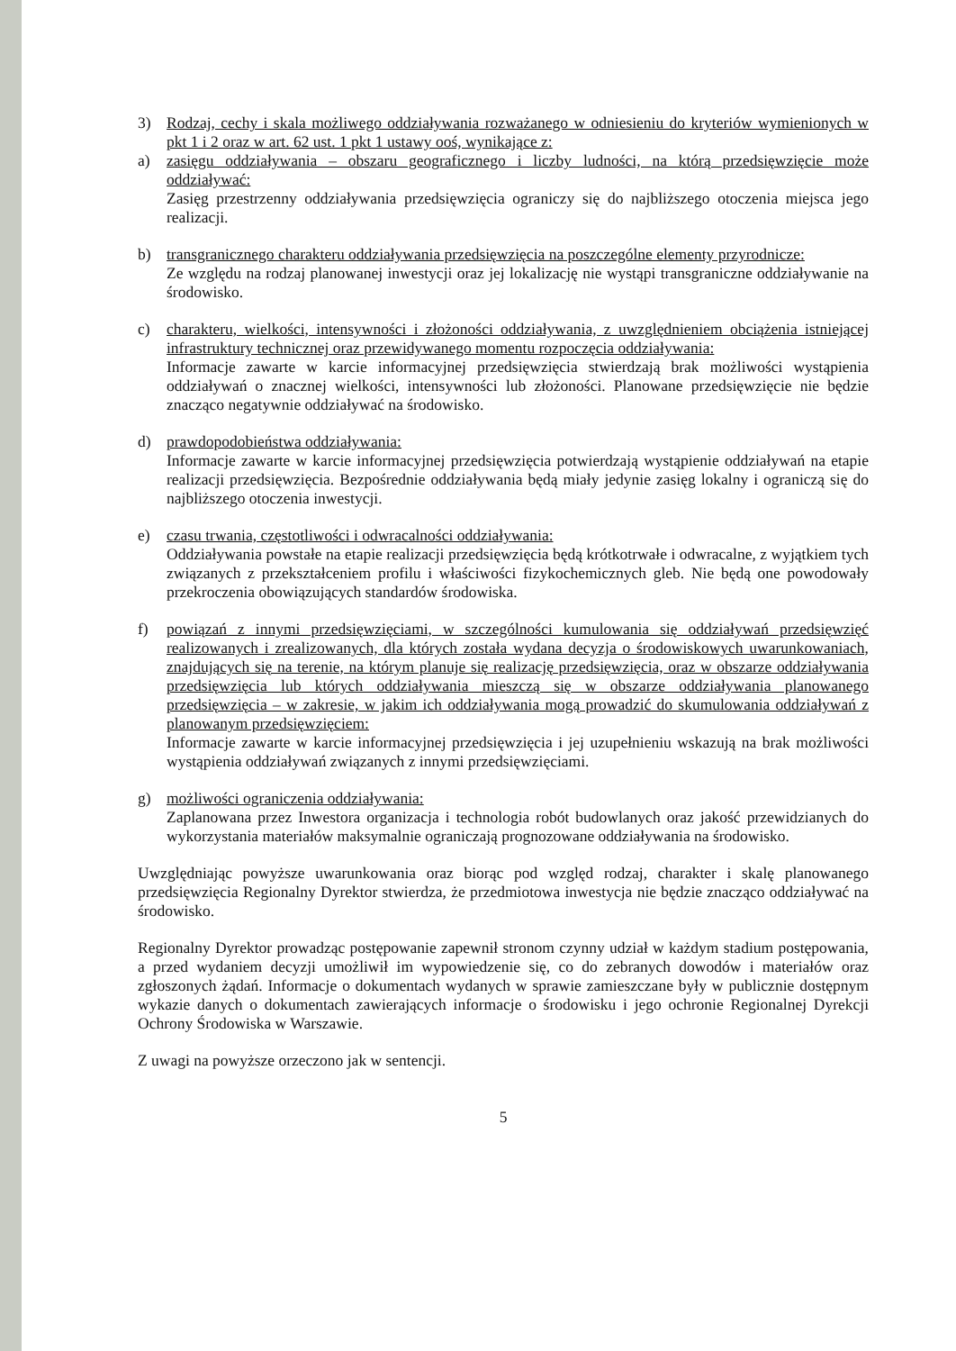3) Rodzaj, cechy i skala możliwego oddziaływania rozważanego w odniesieniu do kryteriów wymienionych w pkt 1 i 2 oraz w art. 62 ust. 1 pkt 1 ustawy ooś, wynikające z:
a) zasięgu oddziaływania – obszaru geograficznego i liczby ludności, na którą przedsięwzięcie może oddziaływać:
Zasięg przestrzenny oddziaływania przedsięwzięcia ograniczy się do najbliższego otoczenia miejsca jego realizacji.
b) transgranicznego charakteru oddziaływania przedsięwzięcia na poszczególne elementy przyrodnicze:
Ze względu na rodzaj planowanej inwestycji oraz jej lokalizację nie wystąpi transgraniczne oddziaływanie na środowisko.
c) charakteru, wielkości, intensywności i złożoności oddziaływania, z uwzględnieniem obciążenia istniejącej infrastruktury technicznej oraz przewidywanego momentu rozpoczęcia oddziaływania:
Informacje zawarte w karcie informacyjnej przedsięwzięcia stwierdzają brak możliwości wystąpienia oddziaływań o znacznej wielkości, intensywności lub złożoności. Planowane przedsięwzięcie nie będzie znacząco negatywnie oddziaływać na środowisko.
d) prawdopodobieństwa oddziaływania:
Informacje zawarte w karcie informacyjnej przedsięwzięcia potwierdzają wystąpienie oddziaływań na etapie realizacji przedsięwzięcia. Bezpośrednie oddziaływania będą miały jedynie zasięg lokalny i ograniczą się do najbliższego otoczenia inwestycji.
e) czasu trwania, częstotliwości i odwracalności oddziaływania:
Oddziaływania powstałe na etapie realizacji przedsięwzięcia będą krótkotrwałe i odwracalne, z wyjątkiem tych związanych z przekształceniem profilu i właściwości fizykochemicznych gleb. Nie będą one powodowały przekroczenia obowiązujących standardów środowiska.
f) powiązań z innymi przedsięwzięciami, w szczególności kumulowania się oddziaływań przedsięwzięć realizowanych i zrealizowanych, dla których została wydana decyzja o środowiskowych uwarunkowaniach, znajdujących się na terenie, na którym planuje się realizację przedsięwzięcia, oraz w obszarze oddziaływania przedsięwzięcia lub których oddziaływania mieszczą się w obszarze oddziaływania planowanego przedsięwzięcia – w zakresie, w jakim ich oddziaływania mogą prowadzić do skumulowania oddziaływań z planowanym przedsięwzięciem:
Informacje zawarte w karcie informacyjnej przedsięwzięcia i jej uzupełnieniu wskazują na brak możliwości wystąpienia oddziaływań związanych z innymi przedsięwzięciami.
g) możliwości ograniczenia oddziaływania:
Zaplanowana przez Inwestora organizacja i technologia robót budowlanych oraz jakość przewidzianych do wykorzystania materiałów maksymalnie ograniczają prognozowane oddziaływania na środowisko.
Uwzględniając powyższe uwarunkowania oraz biorąc pod względ rodzaj, charakter i skalę planowanego przedsięwzięcia Regionalny Dyrektor stwierdza, że przedmiotowa inwestycja nie będzie znacząco oddziaływać na środowisko.
Regionalny Dyrektor prowadząc postępowanie zapewnił stronom czynny udział w każdym stadium postępowania, a przed wydaniem decyzji umożliwił im wypowiedzenie się, co do zebranych dowodów i materiałów oraz zgłoszonych żądań. Informacje o dokumentach wydanych w sprawie zamieszczane były w publicznie dostępnym wykazie danych o dokumentach zawierających informacje o środowisku i jego ochronie Regionalnej Dyrekcji Ochrony Środowiska w Warszawie.
Z uwagi na powyższe orzeczono jak w sentencji.
5